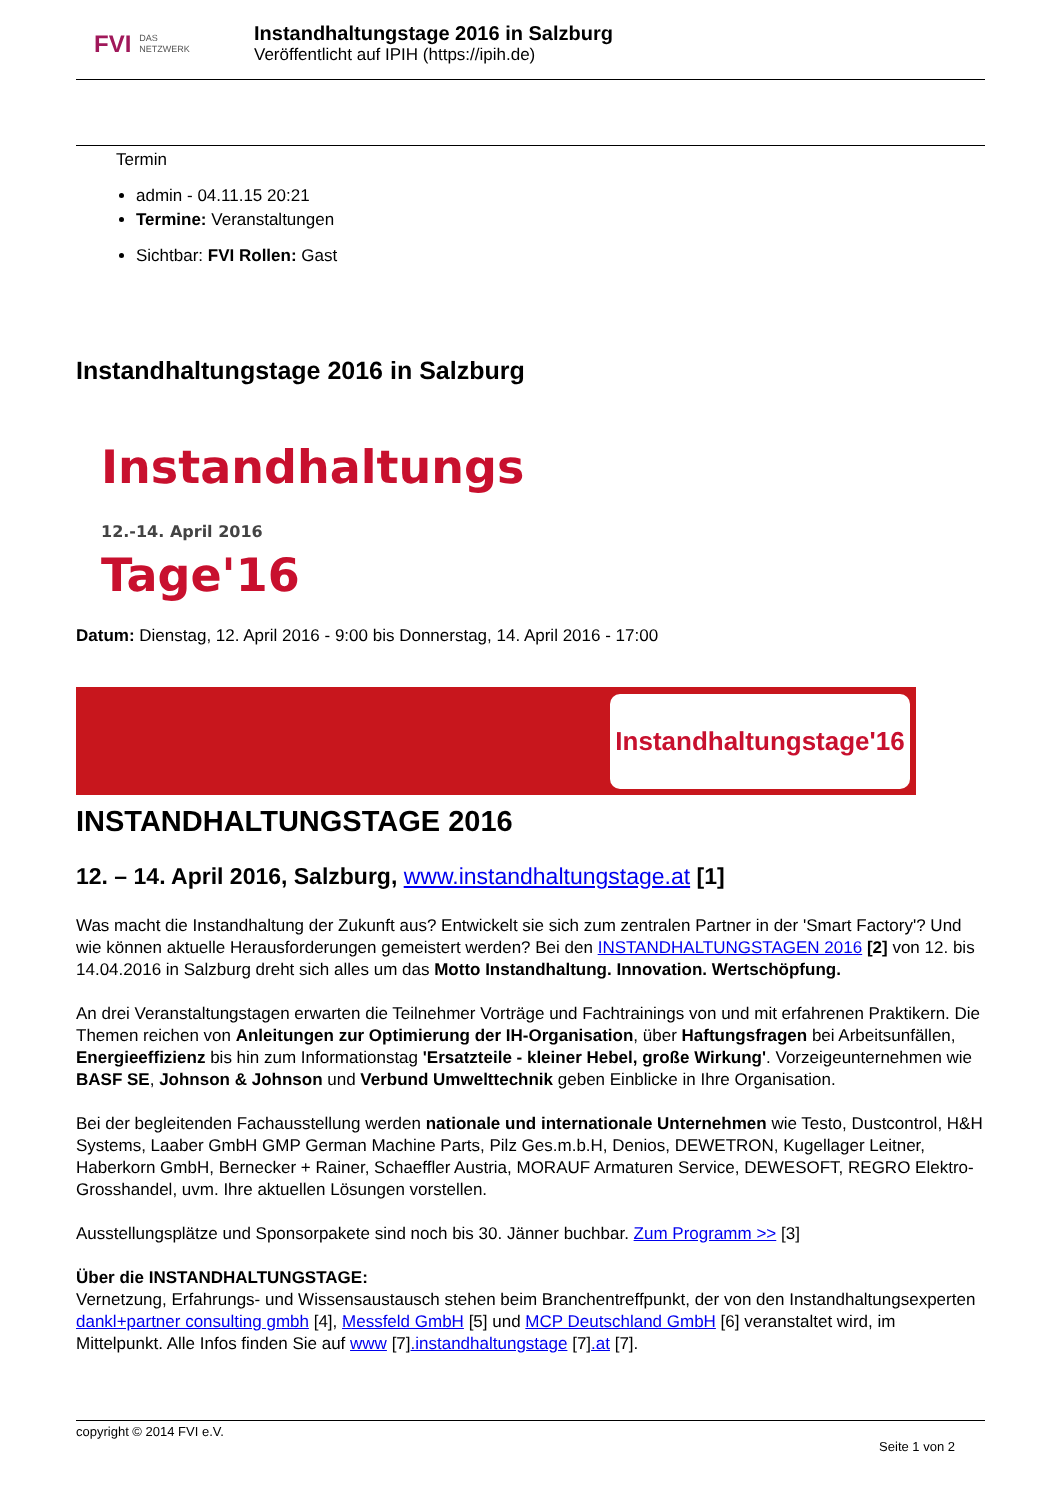FVI DAS
NETZWERK
Instandhaltungstage 2016 in Salzburg
Veröffentlicht auf IPIH (https://ipih.de)
Termin
admin - 04.11.15 20:21
Termine: Veranstaltungen
Sichtbar: FVI Rollen: Gast
Instandhaltungstage 2016 in Salzburg
Instandhaltungs
12.-14. April 2016 Tage'16
Datum: Dienstag, 12. April 2016 - 9:00 bis Donnerstag, 14. April 2016 - 17:00
Instandhaltungstage'16
INSTANDHALTUNGSTAGE 2016
12. – 14. April 2016, Salzburg, www.instandhaltungstage.at [1]
Was macht die Instandhaltung der Zukunft aus? Entwickelt sie sich zum zentralen Partner in der 'Smart Factory'? Und wie können aktuelle Herausforderungen gemeistert werden? Bei den INSTANDHALTUNGSTAGEN 2016 [2] von 12. bis 14.04.2016 in Salzburg dreht sich alles um das Motto Instandhaltung. Innovation. Wertschöpfung.
An drei Veranstaltungstagen erwarten die Teilnehmer Vorträge und Fachtrainings von und mit erfahrenen Praktikern. Die Themen reichen von Anleitungen zur Optimierung der IH-Organisation, über Haftungsfragen bei Arbeitsunfällen, Energieeffizienz bis hin zum Informationstag 'Ersatzteile - kleiner Hebel, große Wirkung'. Vorzeigeunternehmen wie BASF SE, Johnson & Johnson und Verbund Umwelttechnik geben Einblicke in Ihre Organisation.
Bei der begleitenden Fachausstellung werden nationale und internationale Unternehmen wie Testo, Dustcontrol, H&H Systems, Laaber GmbH GMP German Machine Parts, Pilz Ges.m.b.H, Denios, DEWETRON, Kugellager Leitner, Haberkorn GmbH, Bernecker + Rainer, Schaeffler Austria, MORAUF Armaturen Service, DEWESOFT, REGRO Elektro-Grosshandel, uvm. Ihre aktuellen Lösungen vorstellen.
Ausstellungsplätze und Sponsorpakete sind noch bis 30. Jänner buchbar. Zum Programm >> [3]
Über die INSTANDHALTUNGSTAGE:
Vernetzung, Erfahrungs- und Wissensaustausch stehen beim Branchentreffpunkt, der von den Instandhaltungsexperten dankl+partner consulting gmbh [4], Messfeld GmbH [5] und MCP Deutschland GmbH [6] veranstaltet wird, im Mittelpunkt. Alle Infos finden Sie auf www [7].instandhaltungstage [7].at [7].
copyright © 2014 FVI e.V.
Seite 1 von 2